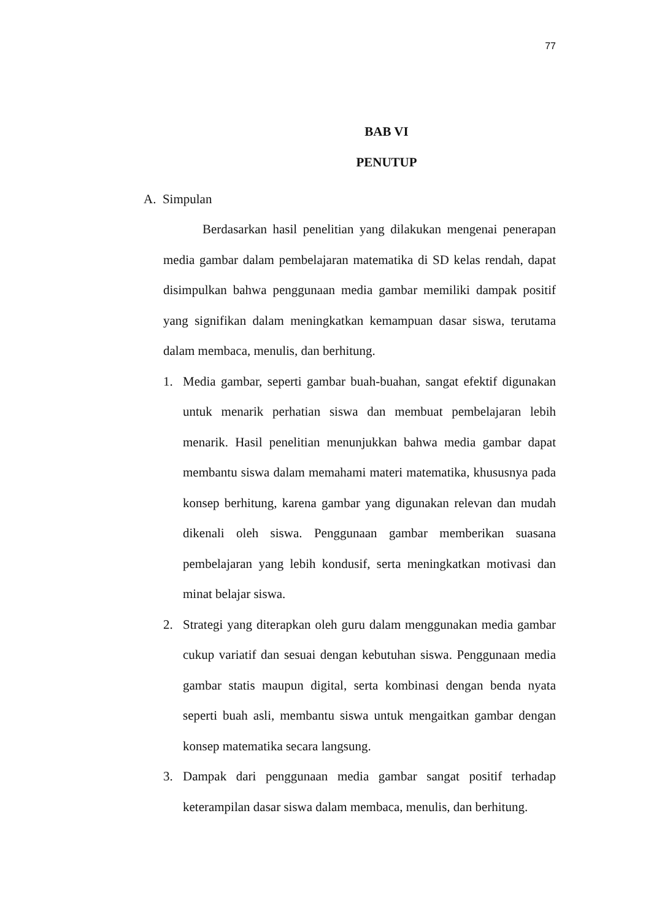77
BAB VI
PENUTUP
A. Simpulan
Berdasarkan hasil penelitian yang dilakukan mengenai penerapan media gambar dalam pembelajaran matematika di SD kelas rendah, dapat disimpulkan bahwa penggunaan media gambar memiliki dampak positif yang signifikan dalam meningkatkan kemampuan dasar siswa, terutama dalam membaca, menulis, dan berhitung.
1. Media gambar, seperti gambar buah-buahan, sangat efektif digunakan untuk menarik perhatian siswa dan membuat pembelajaran lebih menarik. Hasil penelitian menunjukkan bahwa media gambar dapat membantu siswa dalam memahami materi matematika, khususnya pada konsep berhitung, karena gambar yang digunakan relevan dan mudah dikenali oleh siswa. Penggunaan gambar memberikan suasana pembelajaran yang lebih kondusif, serta meningkatkan motivasi dan minat belajar siswa.
2. Strategi yang diterapkan oleh guru dalam menggunakan media gambar cukup variatif dan sesuai dengan kebutuhan siswa. Penggunaan media gambar statis maupun digital, serta kombinasi dengan benda nyata seperti buah asli, membantu siswa untuk mengaitkan gambar dengan konsep matematika secara langsung.
3. Dampak dari penggunaan media gambar sangat positif terhadap keterampilan dasar siswa dalam membaca, menulis, dan berhitung.